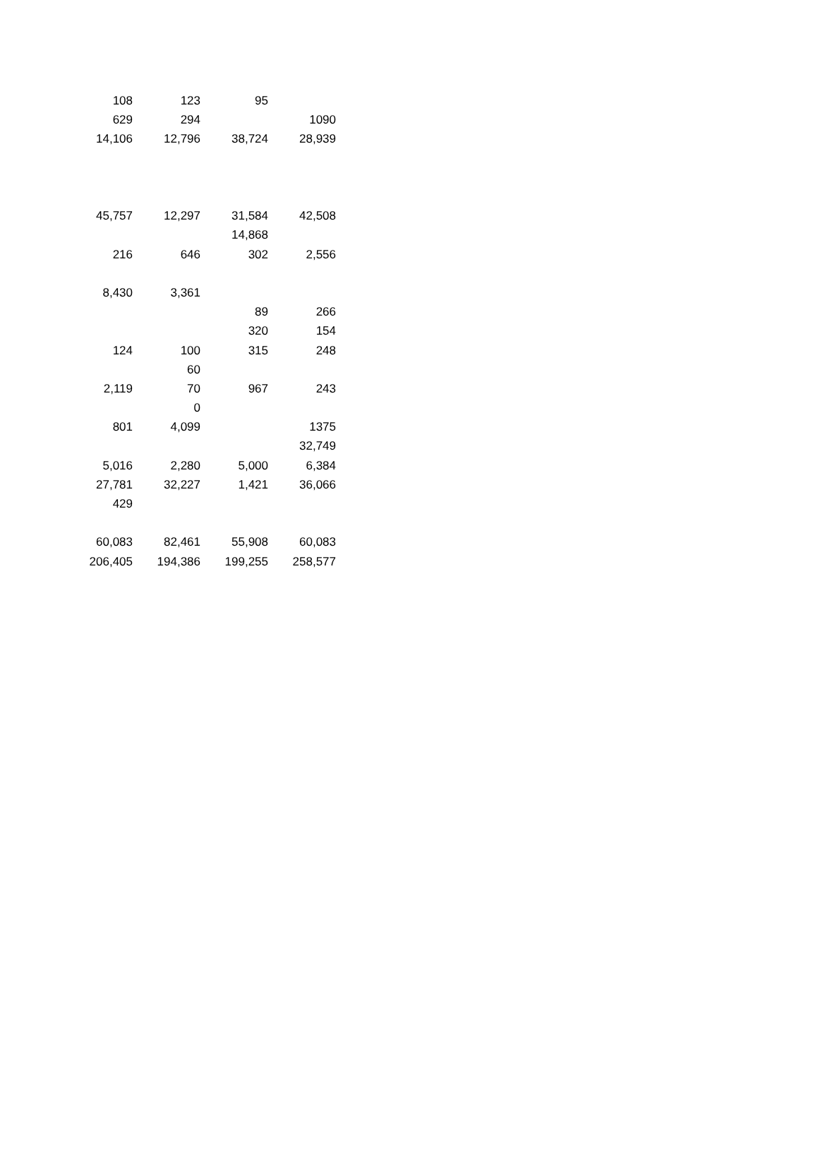| 108 | 123 | 95 | |
| 629 | 294 | | 1090 |
| 14,106 | 12,796 | 38,724 | 28,939 |
| 45,757 | 12,297 | 31,584 | 42,508 |
| | | 14,868 | |
| 216 | 646 | 302 | 2,556 |
| 8,430 | 3,361 | | |
| | | 89 | 266 |
| | | 320 | 154 |
| 124 | 100 | 315 | 248 |
| | 60 | | |
| 2,119 | 70 | 967 | 243 |
| | 0 | | |
| 801 | 4,099 | | 1375 |
| | | | 32,749 |
| 5,016 | 2,280 | 5,000 | 6,384 |
| 27,781 | 32,227 | 1,421 | 36,066 |
| 429 | | | |
| 60,083 | 82,461 | 55,908 | 60,083 |
| 206,405 | 194,386 | 199,255 | 258,577 |